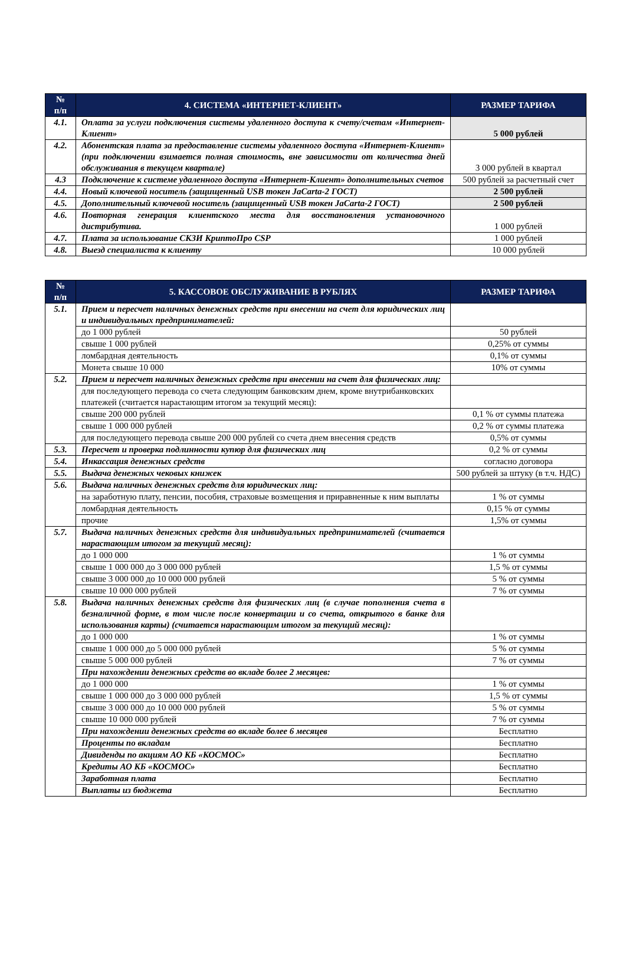| № п/п | 4. СИСТЕМА «ИНТЕРНЕТ-КЛИЕНТ» | РАЗМЕР ТАРИФА |
| --- | --- | --- |
| 4.1. | Оплата за услуги подключения системы удаленного доступа к счету/счетам «Интернет-Клиент» | 5 000 рублей |
| 4.2. | Абонентская плата за предоставление системы удаленного доступа «Интернет-Клиент» (при подключении взимается полная стоимость, вне зависимости от количества дней обслуживания в текущем квартале) | 3 000 рублей в квартал |
| 4.3 | Подключение к системе удаленного доступа «Интернет-Клиент» дополнительных счетов | 500 рублей за расчетный счет |
| 4.4. | Новый ключевой носитель (защищенный USB токен JaCarta-2 ГОСТ) | 2 500 рублей |
| 4.5. | Дополнительный ключевой носитель (защищенный USB токен JaCarta-2 ГОСТ) | 2 500 рублей |
| 4.6. | Повторная генерация клиентского места для восстановления установочного дистрибутива. | 1 000 рублей |
| 4.7. | Плата за использование СКЗИ КриптоПро CSP | 1 000 рублей |
| 4.8. | Выезд специалиста к клиенту | 10 000 рублей |
| № п/п | 5. КАССОВОЕ ОБСЛУЖИВАНИЕ В РУБЛЯХ | РАЗМЕР ТАРИФА |
| --- | --- | --- |
| 5.1. | Прием и пересчет наличных денежных средств при внесении на счет для юридических лиц и индивидуальных предпринимателей: | |
| | до 1 000 рублей | 50 рублей |
| | свыше 1 000 рублей | 0,25% от суммы |
| | ломбардная деятельность | 0,1% от суммы |
| | Монета свыше 10 000 | 10% от суммы |
| 5.2. | Прием и пересчет наличных денежных средств при внесении на счет для физических лиц: | |
| | для последующего перевода со счета следующим банковским днем, кроме внутрибанковских платежей (считается нарастающим итогом за текущий месяц): | |
| | свыше 200 000 рублей | 0,1 % от суммы платежа |
| | свыше 1 000 000 рублей | 0,2 % от суммы платежа |
| | для последующего перевода свыше 200 000 рублей со счета днем внесения средств | 0,5% от суммы |
| 5.3. | Пересчет и проверка подлинности купюр для физических лиц | 0,2 % от суммы |
| 5.4. | Инкассация денежных средств | согласно договора |
| 5.5. | Выдача денежных чековых книжек | 500 рублей за штуку (в т.ч. НДС) |
| 5.6. | Выдача наличных денежных средств для юридических лиц: | |
| | на заработную плату, пенсии, пособия, страховые возмещения и приравненные к ним выплаты | 1 % от суммы |
| | ломбардная деятельность | 0,15 % от суммы |
| | прочие | 1,5% от суммы |
| 5.7. | Выдача наличных денежных средств для индивидуальных предпринимателей (считается нарастающим итогом за текущий месяц): | |
| | до 1 000 000 | 1 % от суммы |
| | свыше 1 000 000 до 3 000 000 рублей | 1,5 % от суммы |
| | свыше 3 000 000 до 10 000 000 рублей | 5 % от суммы |
| | свыше 10 000 000 рублей | 7 % от суммы |
| 5.8. | Выдача наличных денежных средств для физических лиц (в случае пополнения счета в безналичной форме, в том числе после конвертации и со счета, открытого в банке для использования карты) (считается нарастающим итогом за текущий месяц): | |
| | до 1 000 000 | 1 % от суммы |
| | свыше 1 000 000 до 5 000 000 рублей | 5 % от суммы |
| | свыше 5 000 000 рублей | 7 % от суммы |
| | При нахождении денежных средств во вкладе более 2 месяцев: | |
| | до 1 000 000 | 1 % от суммы |
| | свыше 1 000 000 до 3 000 000 рублей | 1,5 % от суммы |
| | свыше 3 000 000 до 10 000 000 рублей | 5 % от суммы |
| | свыше 10 000 000 рублей | 7 % от суммы |
| | При нахождении денежных средств во вкладе более 6 месяцев | Бесплатно |
| | Проценты по вкладам | Бесплатно |
| | Дивиденды по акциям АО КБ «КОСМОС» | Бесплатно |
| | Кредиты АО КБ «КОСМОС» | Бесплатно |
| | Заработная плата | Бесплатно |
| | Выплаты из бюджета | Бесплатно |